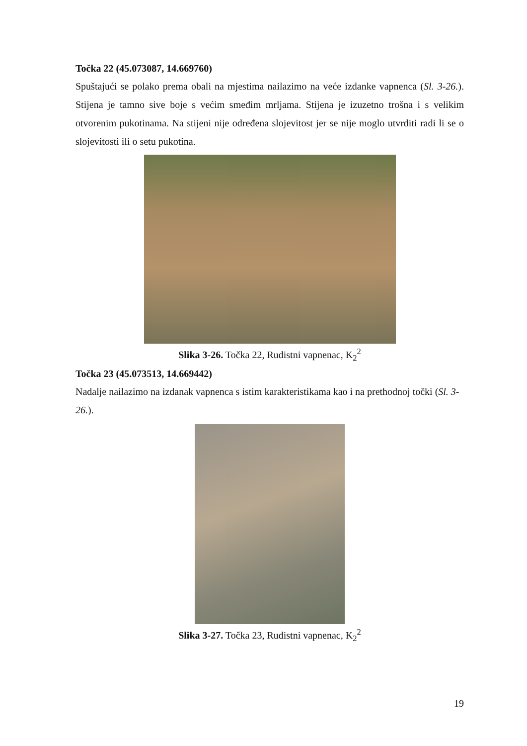Točka 22 (45.073087, 14.669760)
Spuštajući se polako prema obali na mjestima nailazimo na veće izdanke vapnenca (Sl. 3-26.). Stijena je tamno sive boje s većim smeđim mrljama. Stijena je izuzetno trošna i s velikim otvorenim pukotinama. Na stijeni nije određena slojevitost jer se nije moglo utvrditi radi li se o slojevitosti ili o setu pukotina.
Slika 3-26. Točka 22, Rudistni vapnenac, K<sub>2</sub><sup>2</sup>
Točka 23 (45.073513, 14.669442)
Nadalje nailazimo na izdanak vapnenca s istim karakteristikama kao i na prethodnoj točki (Sl. 3-26.).
Slika 3-27. Točka 23, Rudistni vapnenac, K<sub>2</sub><sup>2</sup>
19